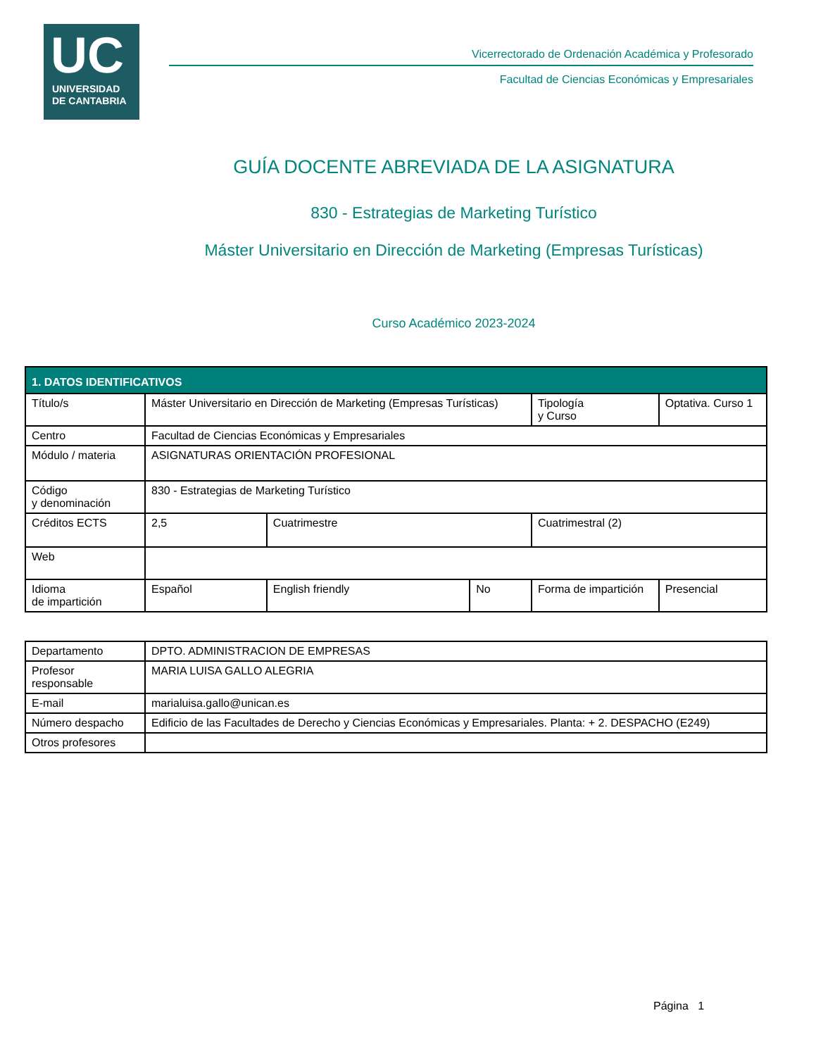UC
UNIVERSIDAD
DE CANTABRIA
Vicerrectorado de Ordenación Académica y Profesorado
Facultad de Ciencias Económicas y Empresariales
GUÍA DOCENTE ABREVIADA DE LA ASIGNATURA
830 - Estrategias de Marketing Turístico
Máster Universitario en Dirección de Marketing (Empresas Turísticas)
Curso Académico 2023-2024
| 1. DATOS IDENTIFICATIVOS | | | | | |
| --- | --- | --- | --- | --- | --- |
| Título/s | Máster Universitario en Dirección de Marketing (Empresas Turísticas) | | | Tipología y Curso | Optativa. Curso 1 |
| Centro | Facultad de Ciencias Económicas y Empresariales | | | | |
| Módulo / materia | ASIGNATURAS ORIENTACIÓN PROFESIONAL | | | | |
| Código y denominación | 830 - Estrategias de Marketing Turístico | | | | |
| Créditos ECTS | 2,5 | Cuatrimestre | | Cuatrimestral (2) | |
| Web | | | | | |
| Idioma de impartición | Español | English friendly | No | Forma de impartición | Presencial |
| Departamento | DPTO. ADMINISTRACION DE EMPRESAS |
| Profesor responsable | MARIA LUISA GALLO ALEGRIA |
| E-mail | marialuisa.gallo@unican.es |
| Número despacho | Edificio de las Facultades de Derecho y Ciencias Económicas y Empresariales. Planta: + 2. DESPACHO (E249) |
| Otros profesores | |
Página 1